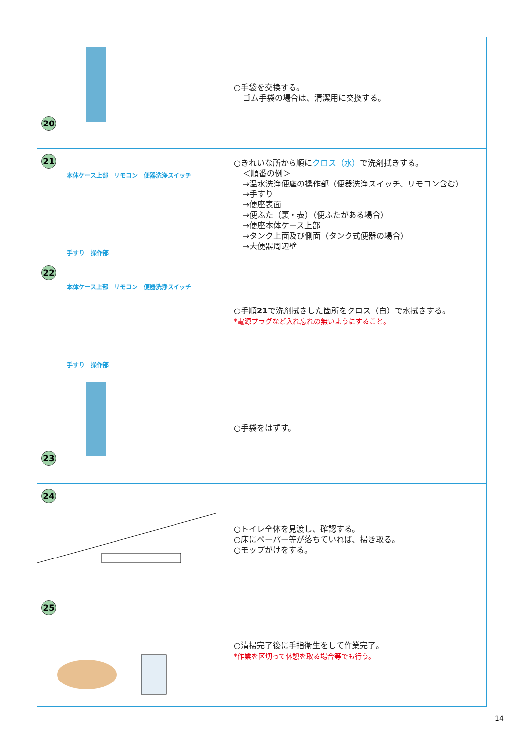| 20 | ○手袋を交換する。 ゴム手袋の場合は、清潔用に交換する。 |
| 21 本体ケース上部 リモコン 便器洗浄スイッチ 手すり 操作部 | ○きれいな所から順に クロス（水） で洗剤拭きする。 ＜順番の例＞ →温水洗浄便座の操作部（便器洗浄スイッチ、リモコン含む） →手すり →便座表面 →便ふた（裏・表）（便ふたがある場合） →便座本体ケース上部 →タンク上面及び側面（タンク式便器の場合） →大便器周辺壁 |
| 22 本体ケース上部 リモコン 便器洗浄スイッチ 手すり 操作部 | ○手順 21 で洗剤拭きした箇所をクロス（白）で水拭きする。 *電源プラグなど入れ忘れの無いようにすること。 |
| 23 | ○手袋をはずす。 |
| 24 | ○トイレ全体を見渡し、確認する。 ○床にペーパー等が落ちていれば、掃き取る。 ○モップがけをする。 |
| 25 | ○清掃完了後に手指衛生をして作業完了。 *作業を区切って休憩を取る場合等でも行う。 |
14